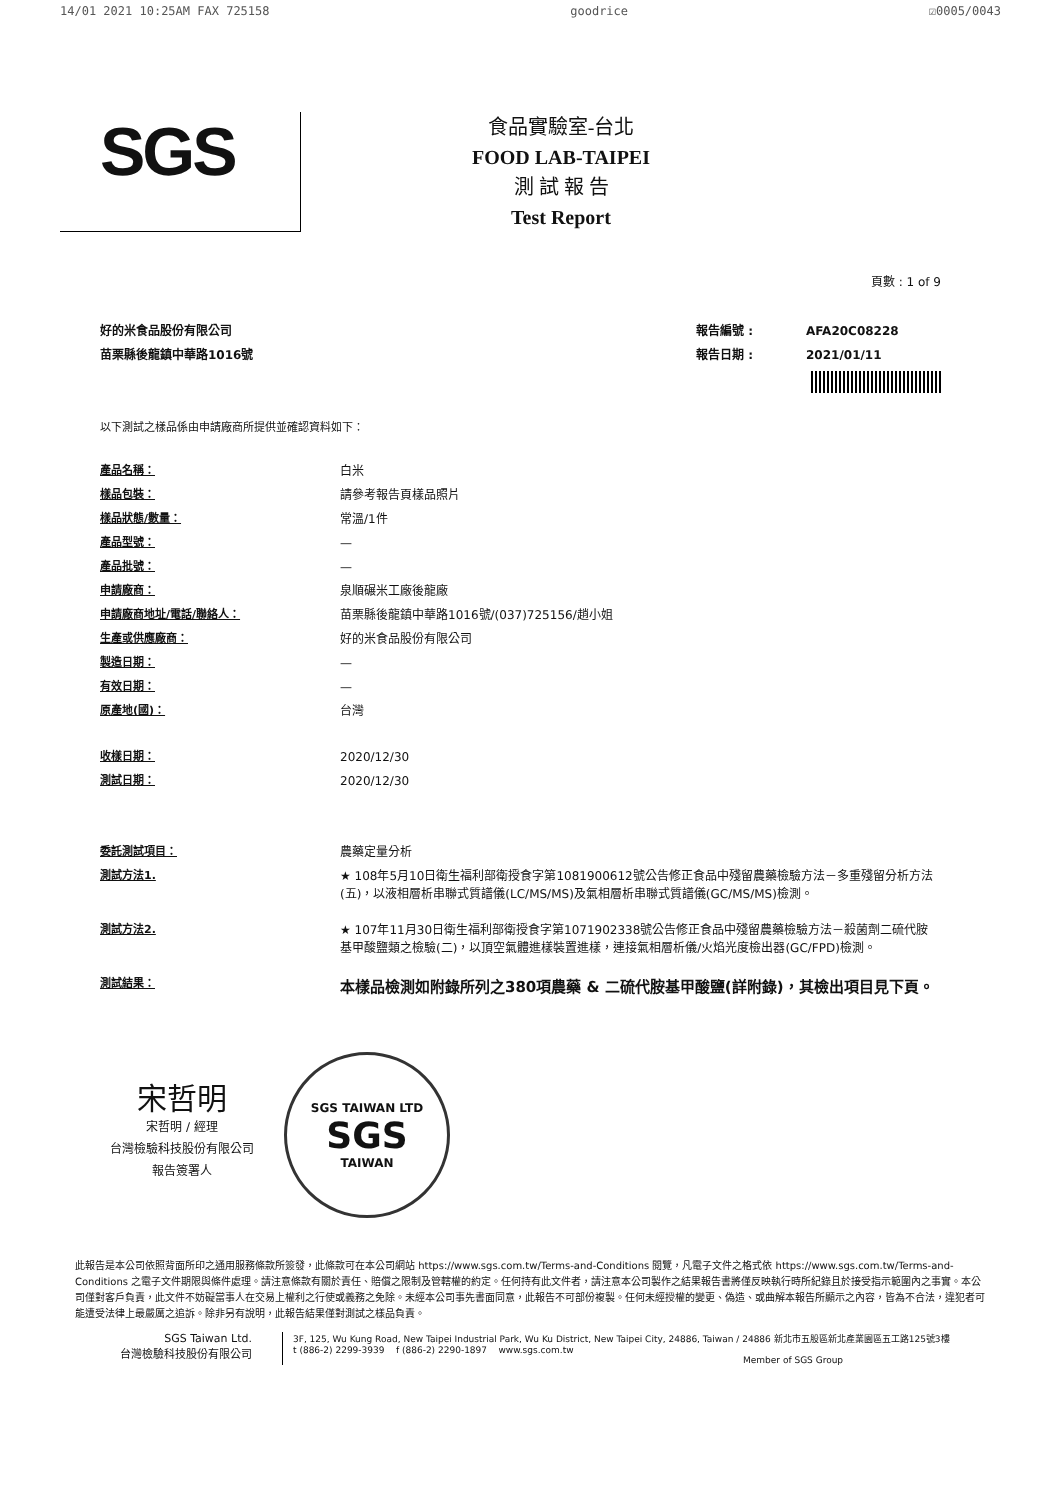14/01 2021 10:25AM FAX 725158 goodrice ☑0005/0043
SGS
食品實驗室-台北
FOOD LAB-TAIPEI
測 試 報 告
Test Report
頁數 : 1 of 9
好的米食品股份有限公司
苗栗縣後龍鎮中華路1016號
| 報告編號 : | AFA20C08228 |
| 報告日期 : | 2021/01/11 |
以下測試之樣品係由申請廠商所提供並確認資料如下：
| 產品名稱： | 白米 |
| 樣品包裝： | 請參考報告頁樣品照片 |
| 樣品狀態/數量： | 常溫/1件 |
| 產品型號： | — |
| 產品批號： | — |
| 申請廠商： | 泉順碾米工廠後龍廠 |
| 申請廠商地址/電話/聯絡人： | 苗栗縣後龍鎮中華路1016號/(037)725156/趙小姐 |
| 生產或供應廠商： | 好的米食品股份有限公司 |
| 製造日期： | — |
| 有效日期： | — |
| 原產地(國)： | 台灣 |
| 收樣日期： | 2020/12/30 |
| 測試日期： | 2020/12/30 |
| 委託測試項目： | 農藥定量分析 |
| 測試方法1. | ★ 108年5月10日衛生福利部衛授食字第1081900612號公告修正食品中殘留農藥檢驗方法－多重殘留分析方法(五)，以液相層析串聯式質譜儀(LC/MS/MS)及氣相層析串聯式質譜儀(GC/MS/MS)檢測。 |
| 測試方法2. | ★ 107年11月30日衛生福利部衛授食字第1071902338號公告修正食品中殘留農藥檢驗方法－殺菌劑二硫代胺基甲酸鹽類之檢驗(二)，以頂空氣體進樣裝置進樣，連接氣相層析儀/火焰光度檢出器(GC/FPD)檢測。 |
| 測試結果： | 本樣品檢測如附錄所列之380項農藥 & 二硫代胺基甲酸鹽(詳附錄)，其檢出項目見下頁。 |
宋哲明
宋哲明 / 經理
台灣檢驗科技股份有限公司
報告簽署人
SGS TAIWAN LTD
SGS
TAIWAN
此報告是本公司依照背面所印之通用服務條款所簽發，此條款可在本公司網站 https://www.sgs.com.tw/Terms-and-Conditions 閱覽，凡電子文件之格式依 https://www.sgs.com.tw/Terms-and-Conditions 之電子文件期限與條件處理。請注意條款有關於責任、賠償之限制及管轄權的約定。任何持有此文件者，請注意本公司製作之結果報告書將僅反映執行時所紀錄且於接受指示範圍內之事實。本公司僅對客戶負責，此文件不妨礙當事人在交易上權利之行使或義務之免除。未經本公司事先書面同意，此報告不可部份複製。任何未經授權的變更、偽造、或曲解本報告所顯示之內容，皆為不合法，違犯者可能遭受法律上最嚴厲之追訴。除非另有說明，此報告結果僅對測試之樣品負責。
SGS Taiwan Ltd.
台灣檢驗科技股份有限公司
3F, 125, Wu Kung Road, New Taipei Industrial Park, Wu Ku District, New Taipei City, 24886, Taiwan / 24886 新北市五股區新北產業園區五工路125號3樓
t (886-2) 2299-3939 f (886-2) 2290-1897 www.sgs.com.tw
Member of SGS Group